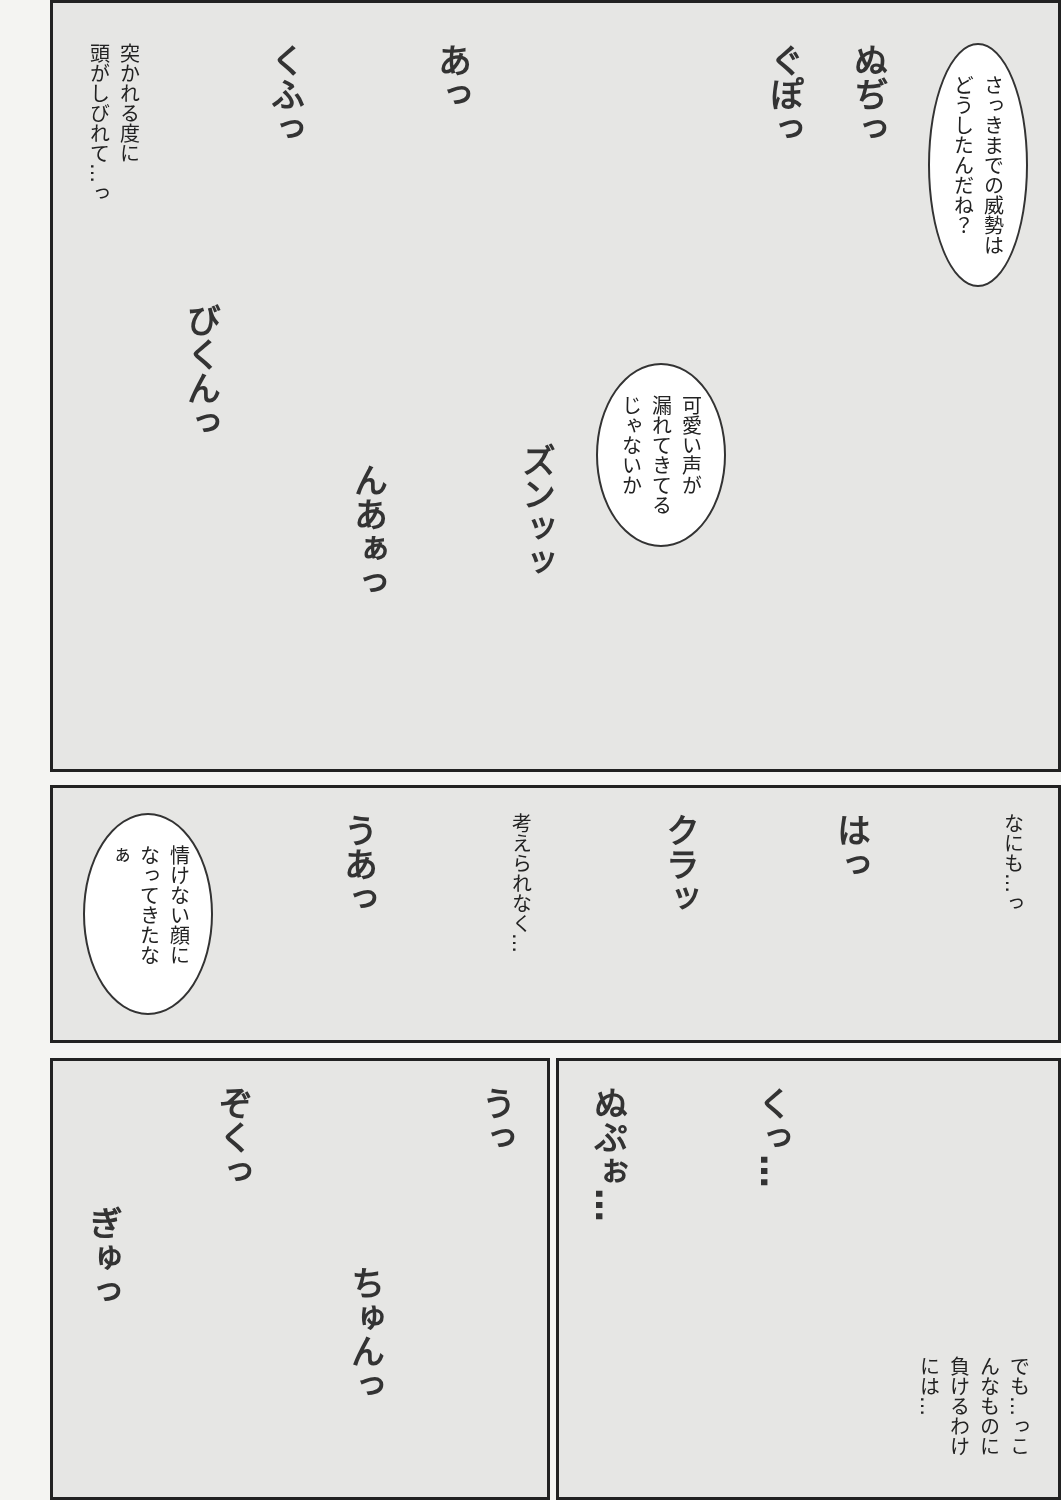さっきまでの威勢は
どうしたんだね？
ぬぢっ
ぐぽっ
可愛い声が
漏れてきてる
じゃないか
ズンッッ
あっ
んあぁっ
くふっ
びくんっ
突かれる度に
頭がしびれて…っ
なにも…っ
はっ
クラッ
考えられなく…
うあっ
情けない顔に
なってきたなぁ
うっ
ちゅんっ
ぞくっ
ぎゅっ
でも…っこんなものに
負けるわけには…
くっ…
ぬぷぉ…